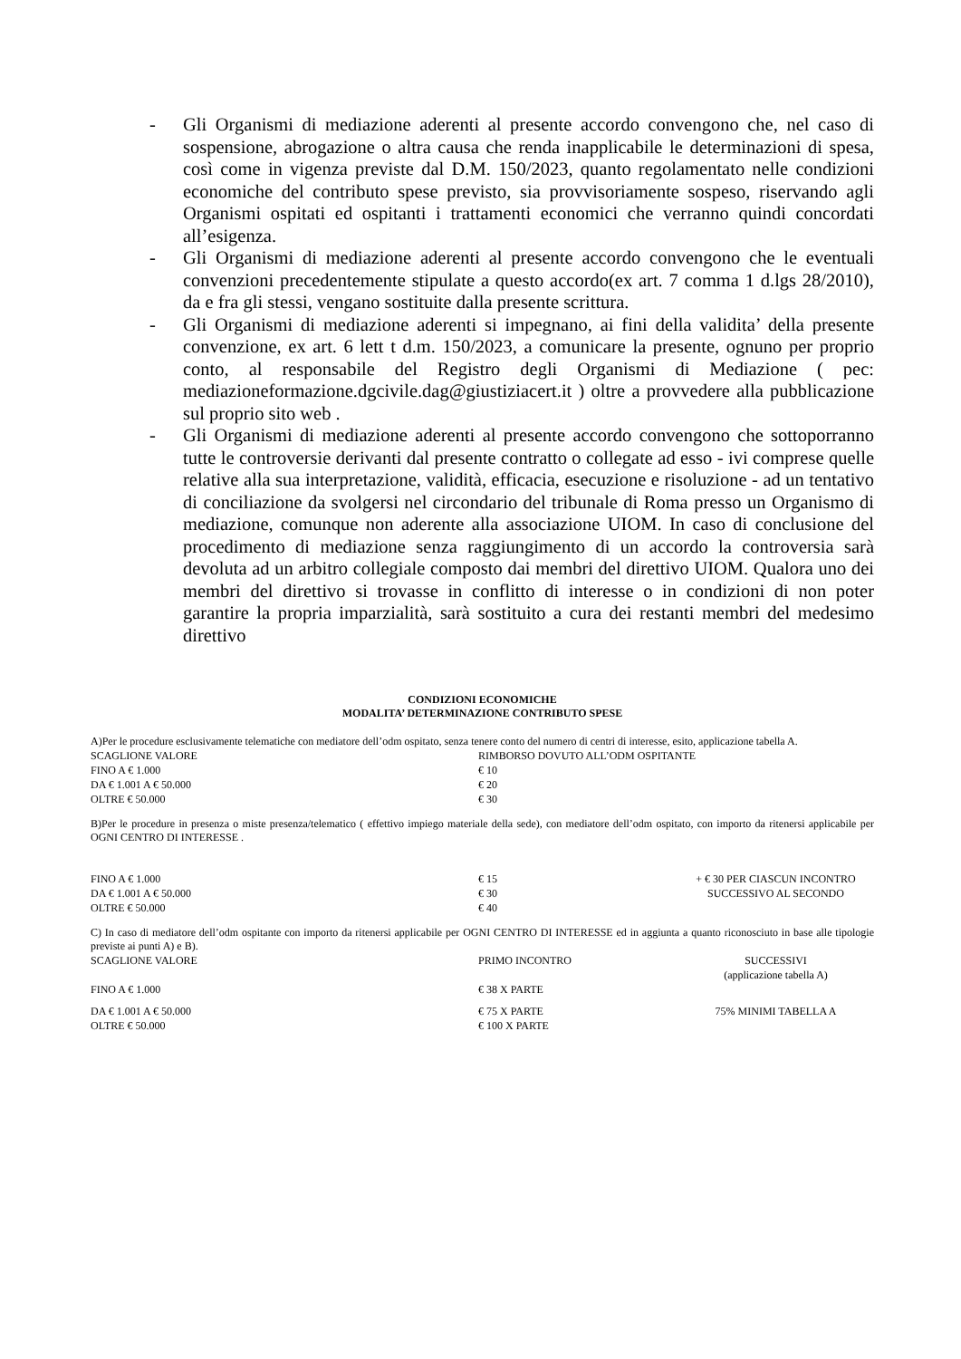- Gli Organismi di mediazione aderenti al presente accordo convengono che, nel caso di sospensione, abrogazione o altra causa che renda inapplicabile le determinazioni di spesa, così come in vigenza previste dal D.M. 150/2023, quanto regolamentato nelle condizioni economiche del contributo spese previsto, sia provvisoriamente sospeso, riservando agli Organismi ospitati ed ospitanti i trattamenti economici che verranno quindi concordati all’esigenza.
- Gli Organismi di mediazione aderenti al presente accordo convengono che le eventuali convenzioni precedentemente stipulate a questo accordo(ex art. 7 comma 1 d.lgs 28/2010), da e fra gli stessi, vengano sostituite dalla presente scrittura.
- Gli Organismi di mediazione aderenti si impegnano, ai fini della validita’ della presente convenzione, ex art. 6 lett t d.m. 150/2023, a comunicare la presente, ognuno per proprio conto, al responsabile del Registro degli Organismi di Mediazione ( pec: mediazioneformazione.dgcivile.dag@giustiziacert.it ) oltre a provvedere alla pubblicazione sul proprio sito web .
- Gli Organismi di mediazione aderenti al presente accordo convengono che sottoporranno tutte le controversie derivanti dal presente contratto o collegate ad esso - ivi comprese quelle relative alla sua interpretazione, validità, efficacia, esecuzione e risoluzione - ad un tentativo di conciliazione da svolgersi nel circondario del tribunale di Roma presso un Organismo di mediazione, comunque non aderente alla associazione UIOM. In caso di conclusione del procedimento di mediazione senza raggiungimento di un accordo la controversia sarà devoluta ad un arbitro collegiale composto dai membri del direttivo UIOM. Qualora uno dei membri del direttivo si trovasse in conflitto di interesse o in condizioni di non poter garantire la propria imparzialità, sarà sostituito a cura dei restanti membri del medesimo direttivo
CONDIZIONI ECONOMICHE
MODALITA’ DETERMINAZIONE CONTRIBUTO SPESE
A)Per le procedure esclusivamente telematiche con mediatore dell’odm ospitato, senza tenere conto del numero di centri di interesse, esito, applicazione tabella A.
| SCAGLIONE VALORE | RIMBORSO DOVUTO ALL’ODM OSPITANTE |
| FINO A € 1.000 | € 10 |
| DA € 1.001 A € 50.000 | € 20 |
| OLTRE € 50.000 | € 30 |
B)Per le procedure in presenza o miste presenza/telematico ( effettivo impiego materiale della sede), con mediatore dell’odm ospitato, con importo da ritenersi applicabile per OGNI CENTRO DI INTERESSE .
| FINO A € 1.000 | € 15 | + € 30 PER CIASCUN INCONTRO SUCCESSIVO AL SECONDO |
| DA € 1.001 A € 50.000 | € 30 | |
| OLTRE € 50.000 | € 40 | |
C) In caso di mediatore dell’odm ospitante con importo da ritenersi applicabile per OGNI CENTRO DI INTERESSE ed in aggiunta a quanto riconosciuto in base alle tipologie previste ai punti A) e B).
| SCAGLIONE VALORE | PRIMO INCONTRO | SUCCESSIVI (applicazione tabella A) |
| FINO A € 1.000 | € 38 X PARTE | |
| DA € 1.001 A € 50.000 | € 75 X PARTE | 75% MINIMI TABELLA A |
| OLTRE € 50.000 | € 100 X PARTE | |